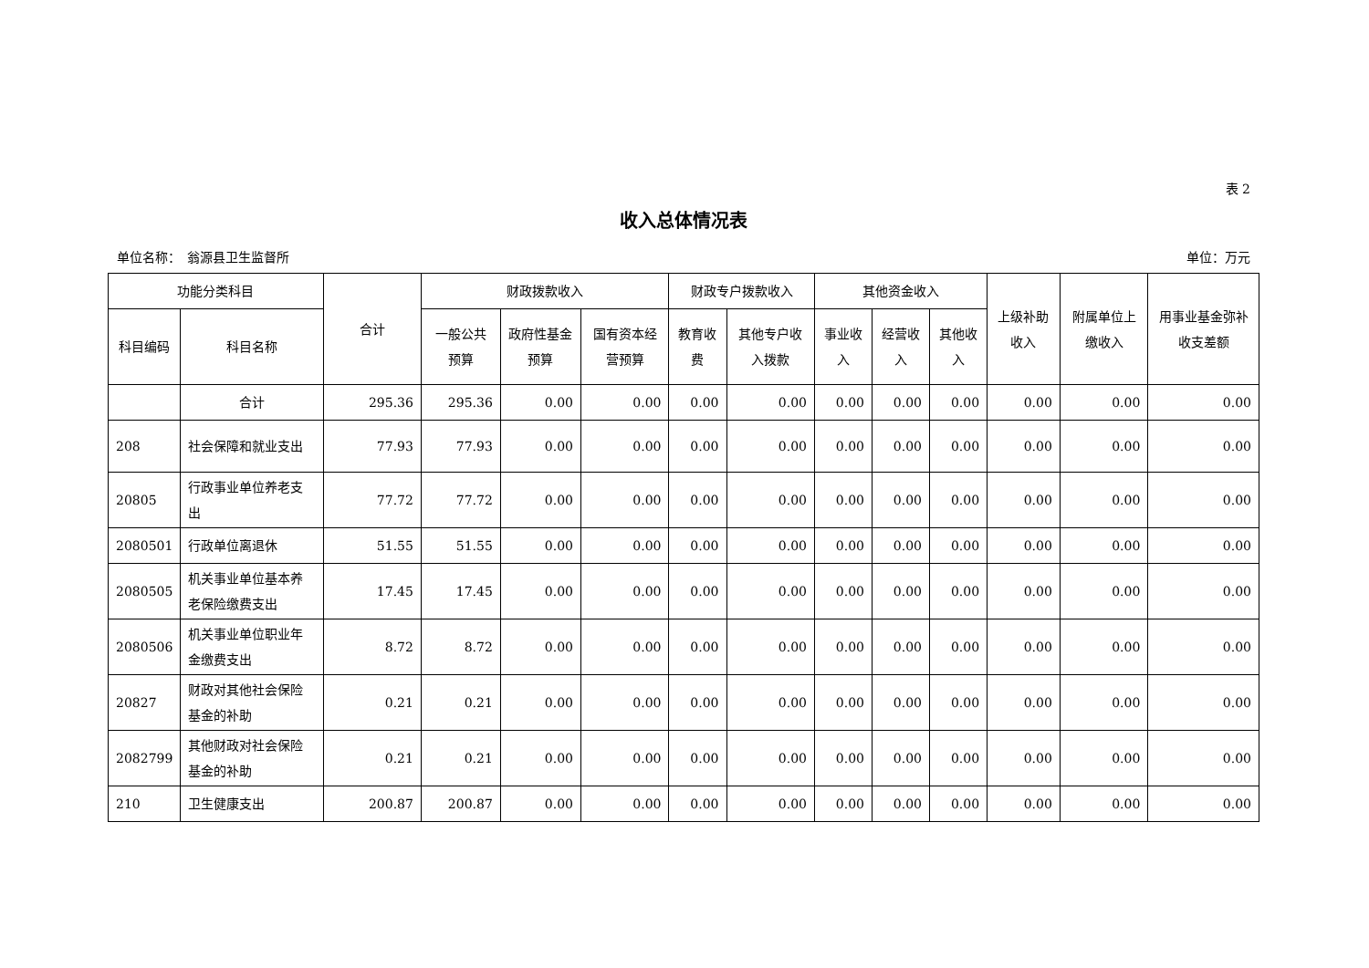表 2
收入总体情况表
单位名称：　翁源县卫生监督所 单位：万元
| 功能分类科目 | | 合计 | 财政拨款收入 | | | 财政专户拨款收入 | | 其他资金收入 | | | 上级补助收入 | 附属单位上缴收入 | 用事业基金弥补收支差额 |
| --- | --- | --- | --- | --- | --- | --- | --- | --- | --- | --- | --- | --- | --- |
| 科目编码 | 科目名称 | | 一般公共预算 | 政府性基金预算 | 国有资本经营预算 | 教育收费 | 其他专户收入拨款 | 事业收入 | 经营收入 | 其他收入 | | | |
| | 合计 | 295.36 | 295.36 | 0.00 | 0.00 | 0.00 | 0.00 | 0.00 | 0.00 | 0.00 | 0.00 | 0.00 | 0.00 |
| 208 | 社会保障和就业支出 | 77.93 | 77.93 | 0.00 | 0.00 | 0.00 | 0.00 | 0.00 | 0.00 | 0.00 | 0.00 | 0.00 | 0.00 |
| 20805 | 行政事业单位养老支出 | 77.72 | 77.72 | 0.00 | 0.00 | 0.00 | 0.00 | 0.00 | 0.00 | 0.00 | 0.00 | 0.00 | 0.00 |
| 2080501 | 行政单位离退休 | 51.55 | 51.55 | 0.00 | 0.00 | 0.00 | 0.00 | 0.00 | 0.00 | 0.00 | 0.00 | 0.00 | 0.00 |
| 2080505 | 机关事业单位基本养老保险缴费支出 | 17.45 | 17.45 | 0.00 | 0.00 | 0.00 | 0.00 | 0.00 | 0.00 | 0.00 | 0.00 | 0.00 | 0.00 |
| 2080506 | 机关事业单位职业年金缴费支出 | 8.72 | 8.72 | 0.00 | 0.00 | 0.00 | 0.00 | 0.00 | 0.00 | 0.00 | 0.00 | 0.00 | 0.00 |
| 20827 | 财政对其他社会保险基金的补助 | 0.21 | 0.21 | 0.00 | 0.00 | 0.00 | 0.00 | 0.00 | 0.00 | 0.00 | 0.00 | 0.00 | 0.00 |
| 2082799 | 其他财政对社会保险基金的补助 | 0.21 | 0.21 | 0.00 | 0.00 | 0.00 | 0.00 | 0.00 | 0.00 | 0.00 | 0.00 | 0.00 | 0.00 |
| 210 | 卫生健康支出 | 200.87 | 200.87 | 0.00 | 0.00 | 0.00 | 0.00 | 0.00 | 0.00 | 0.00 | 0.00 | 0.00 | 0.00 |